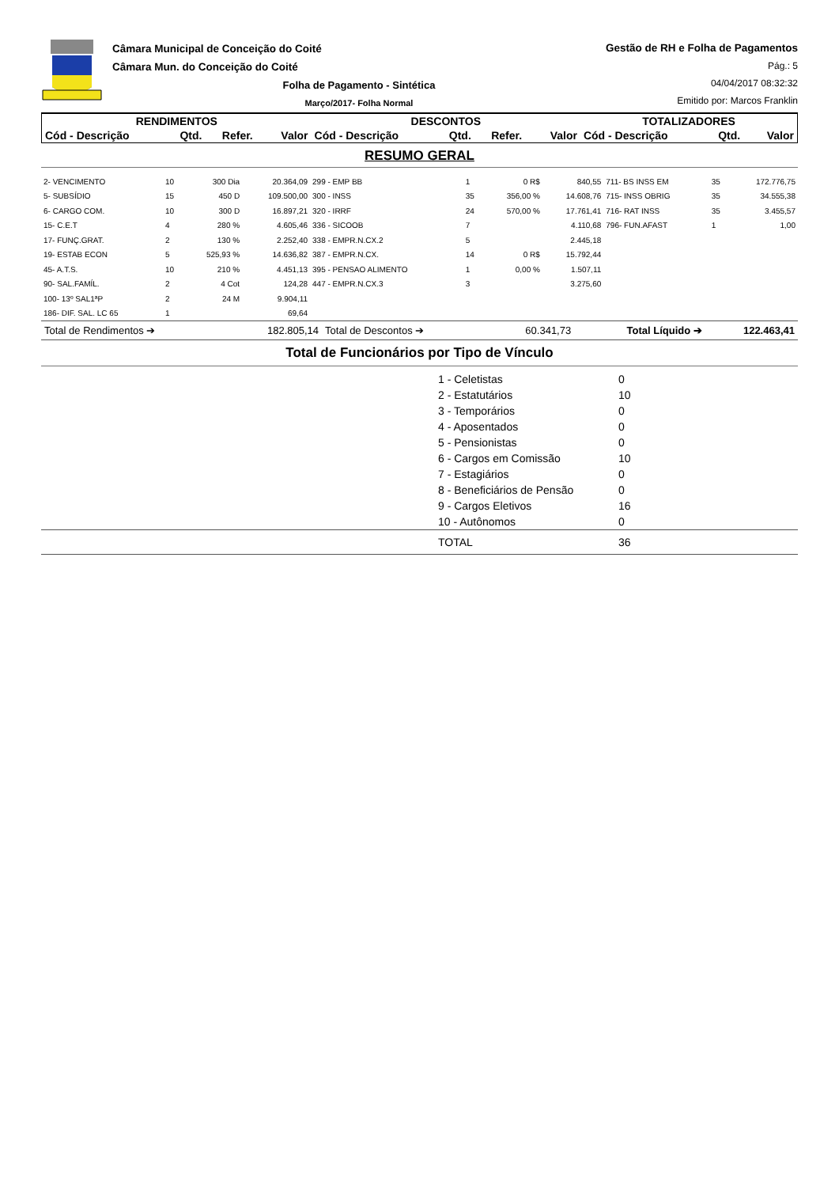Câmara Municipal de Conceição do Coité
Câmara Mun. do Conceição do Coité
Folha de Pagamento - Sintética
Março/2017- Folha Normal
Gestão de RH e Folha de Pagamentos
Pág.: 5
04/04/2017 08:32:32
Emitido por: Marcos Franklin
| RENDIMENTOS | | | | DESCONTOS | | | | TOTALIZADORES | | |
| --- | --- | --- | --- | --- | --- | --- | --- | --- | --- | --- |
| Cód - Descrição | Qtd. | Refer. | Valor | Cód - Descrição | Qtd. | Refer. | Valor | Cód - Descrição | Qtd. | Valor |
RESUMO GERAL
| 2- VENCIMENTO | 10 | 300 Dia | 20.364,09 | 299 - EMP BB | 1 | 0 R$ | 840,55 | 711- BS INSS EM | 35 | 172.776,75 |
| 5- SUBSÍDIO | 15 | 450 D | 109.500,00 | 300 - INSS | 35 | 356,00 % | 14.608,76 | 715- INSS OBRIG | 35 | 34.555,38 |
| 6- CARGO COM. | 10 | 300 D | 16.897,21 | 320 - IRRF | 24 | 570,00 % | 17.761,41 | 716- RAT INSS | 35 | 3.455,57 |
| 15- C.E.T | 4 | 280 % | 4.605,46 | 336 - SICOOB | 7 | | 4.110,68 | 796- FUN.AFAST | 1 | 1,00 |
| 17- FUNÇ.GRAT. | 2 | 130 % | 2.252,40 | 338 - EMPR.N.CX.2 | 5 | | 2.445,18 | | | |
| 19- ESTAB ECON | 5 | 525,93 % | 14.636,82 | 387 - EMPR.N.CX. | 14 | 0 R$ | 15.792,44 | | | |
| 45- A.T.S. | 10 | 210 % | 4.451,13 | 395 - PENSAO ALIMENTO | 1 | 0,00 % | 1.507,11 | | | |
| 90- SAL.FAMÍL. | 2 | 4 Cot | 124,28 | 447 - EMPR.N.CX.3 | 3 | | 3.275,60 | | | |
| 100- 13º SAL1ªP | 2 | 24 M | 9.904,11 | | | | | | | |
| 186- DIF. SAL. LC 65 | 1 | | 69,64 | | | | | | | |
| Total de Rendimentos ➔ | 182.805,14 | Total de Descontos ➔ | 60.341,73 | Total Líquido ➔ | 122.463,41 |
Total de Funcionários por Tipo de Vínculo
| | 1 - Celetistas | 0 |
| | 2 - Estatutários | 10 |
| | 3 - Temporários | 0 |
| | 4 - Aposentados | 0 |
| | 5 - Pensionistas | 0 |
| | 6 - Cargos em Comissão | 10 |
| | 7 - Estagiários | 0 |
| | 8 - Beneficiários de Pensão | 0 |
| | 9 - Cargos Eletivos | 16 |
| | 10 - Autônomos | 0 |
| | TOTAL | 36 |